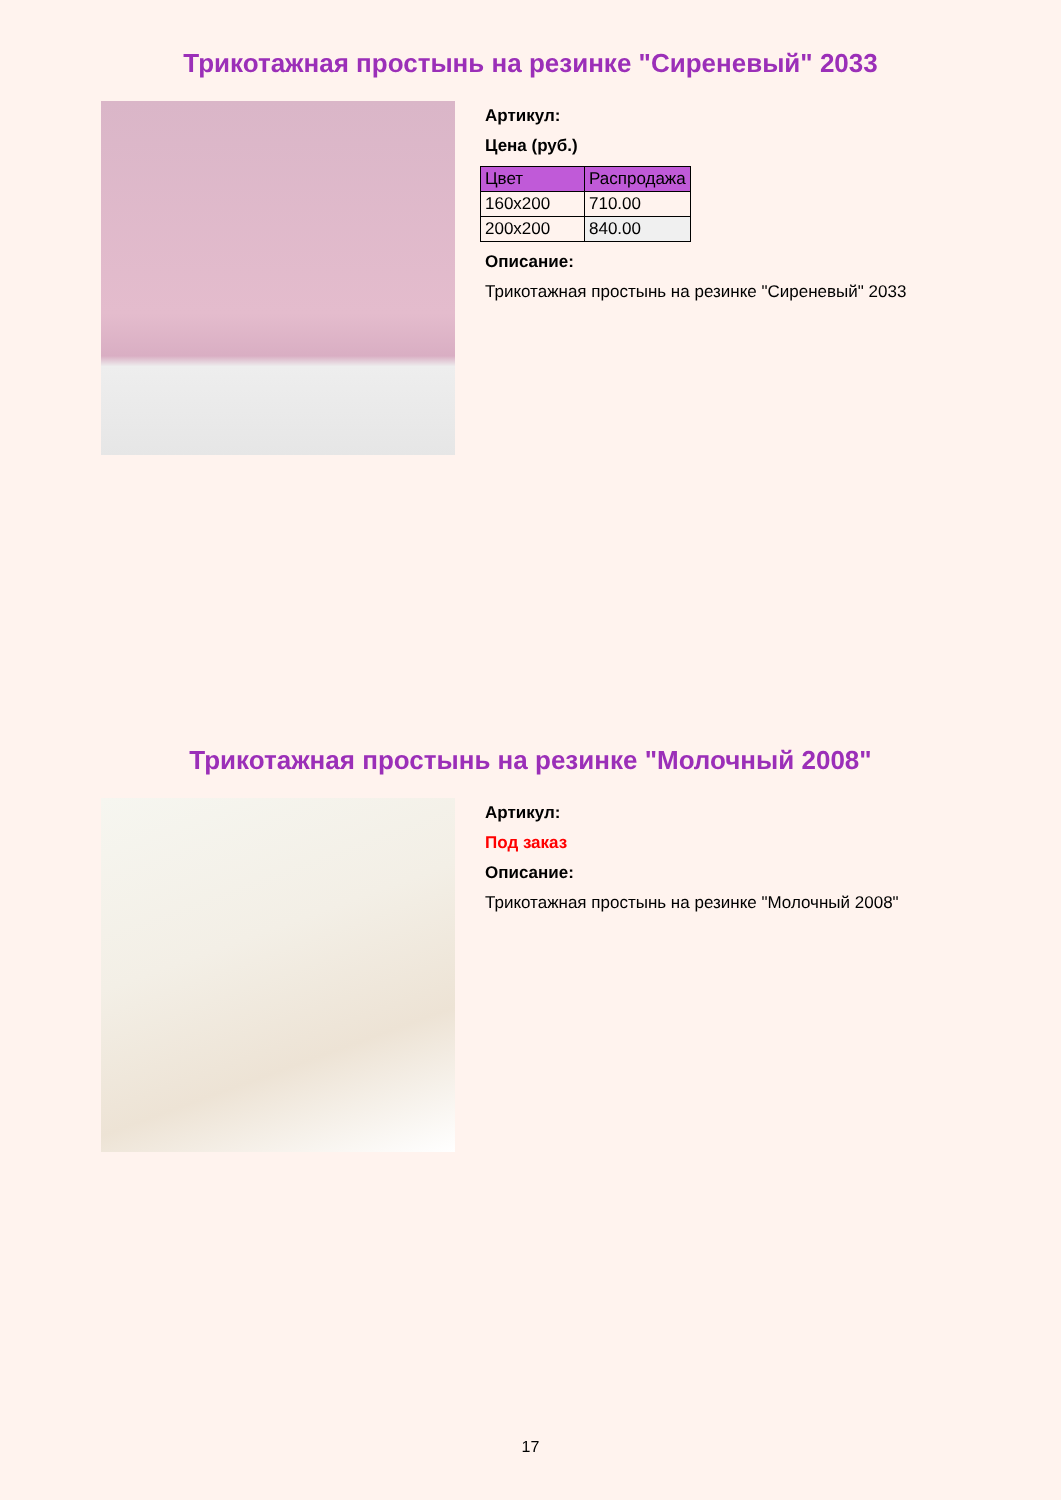Трикотажная простынь на резинке "Сиреневый" 2033
Артикул:
Цена (руб.)
| Цвет | Распродажа |
| --- | --- |
| 160x200 | 710.00 |
| 200x200 | 840.00 |
Описание:
Трикотажная простынь на резинке "Сиреневый" 2033
Трикотажная простынь на резинке "Молочный 2008"
Артикул:
Под заказ
Описание:
Трикотажная простынь на резинке "Молочный 2008"
17